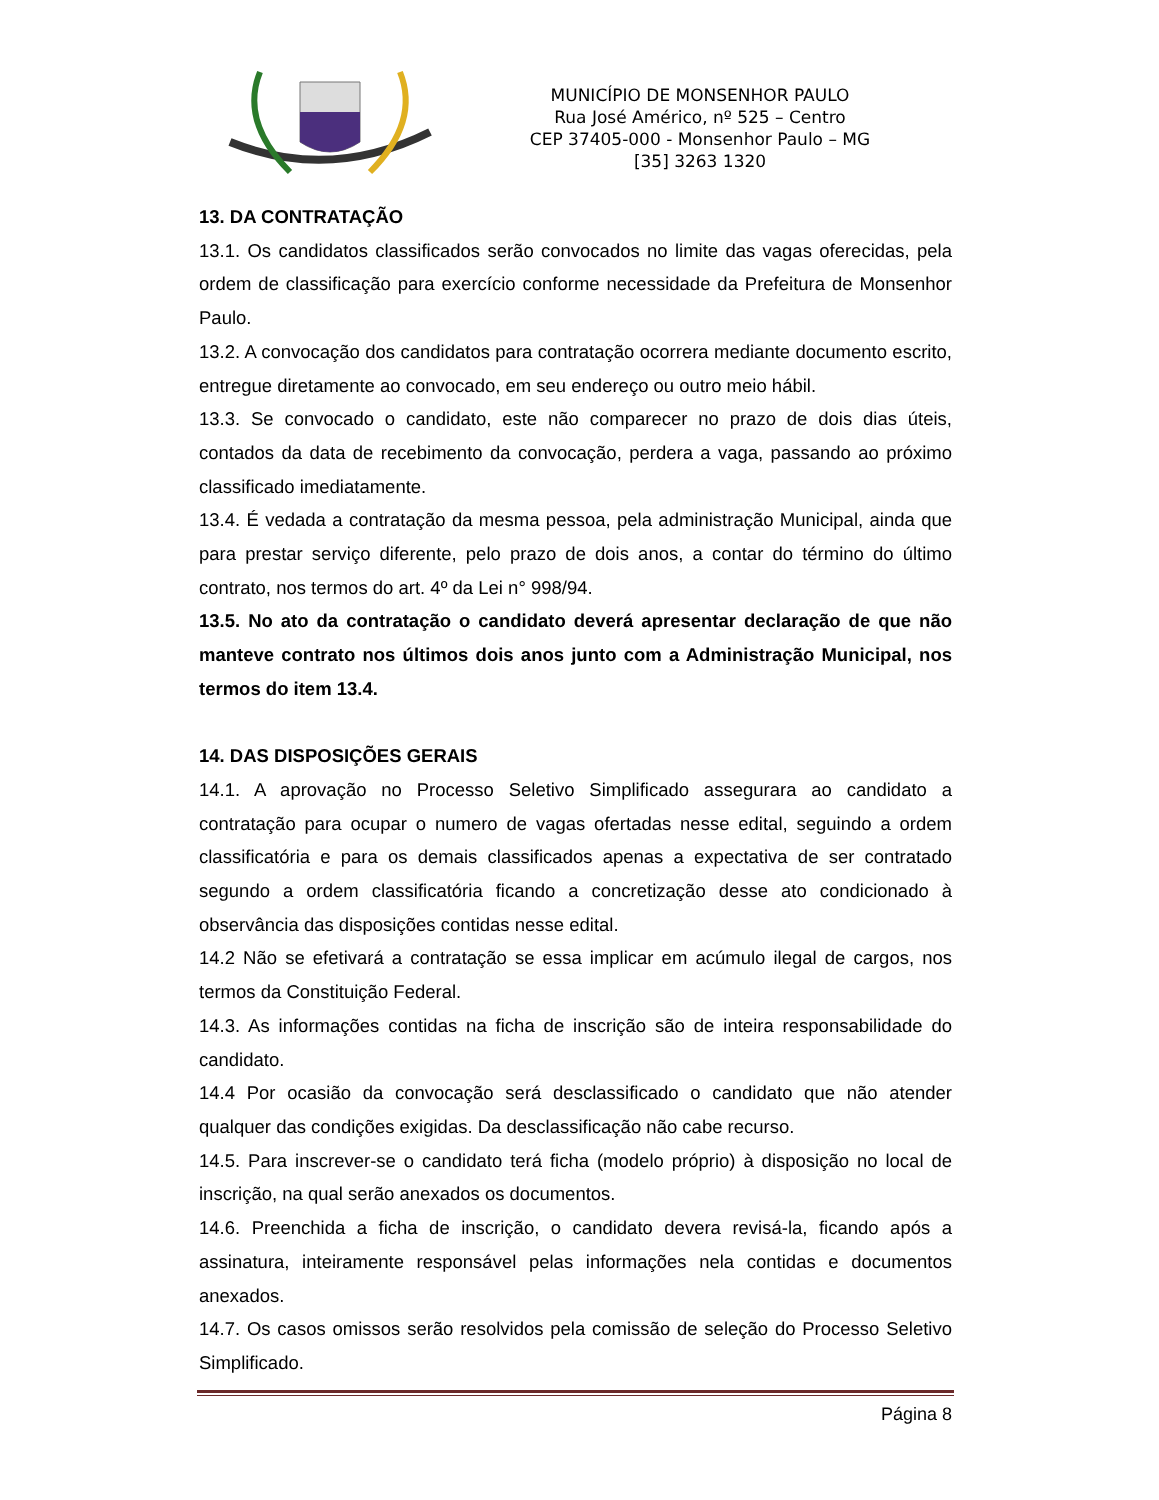MUNICÍPIO DE MONSENHOR PAULO
Rua José Américo, nº 525 – Centro
CEP 37405-000 - Monsenhor Paulo – MG
[35] 3263 1320
13. DA CONTRATAÇÃO
13.1. Os candidatos classificados serão convocados no limite das vagas oferecidas, pela ordem de classificação para exercício conforme necessidade da Prefeitura de Monsenhor Paulo.
13.2. A convocação dos candidatos para contratação ocorrera mediante documento escrito, entregue diretamente ao convocado, em seu endereço ou outro meio hábil.
13.3. Se convocado o candidato, este não comparecer no prazo de dois dias úteis, contados da data de recebimento da convocação, perdera a vaga, passando ao próximo classificado imediatamente.
13.4. É vedada a contratação da mesma pessoa, pela administração Municipal, ainda que para prestar serviço diferente, pelo prazo de dois anos, a contar do término do último contrato, nos termos do art. 4º da Lei n° 998/94.
13.5. No ato da contratação o candidato deverá apresentar declaração de que não manteve contrato nos últimos dois anos junto com a Administração Municipal, nos termos do item 13.4.
14. DAS DISPOSIÇÕES GERAIS
14.1. A aprovação no Processo Seletivo Simplificado assegurara ao candidato a contratação para ocupar o numero de vagas ofertadas nesse edital, seguindo a ordem classificatória e para os demais classificados apenas a expectativa de ser contratado segundo a ordem classificatória ficando a concretização desse ato condicionado à observância das disposições contidas nesse edital.
14.2 Não se efetivará a contratação se essa implicar em acúmulo ilegal de cargos, nos termos da Constituição Federal.
14.3. As informações contidas na ficha de inscrição são de inteira responsabilidade do candidato.
14.4 Por ocasião da convocação será desclassificado o candidato que não atender qualquer das condições exigidas. Da desclassificação não cabe recurso.
14.5. Para inscrever-se o candidato terá ficha (modelo próprio) à disposição no local de inscrição, na qual serão anexados os documentos.
14.6. Preenchida a ficha de inscrição, o candidato devera revisá-la, ficando após a assinatura, inteiramente responsável pelas informações nela contidas e documentos anexados.
14.7. Os casos omissos serão resolvidos pela comissão de seleção do Processo Seletivo Simplificado.
Página 8